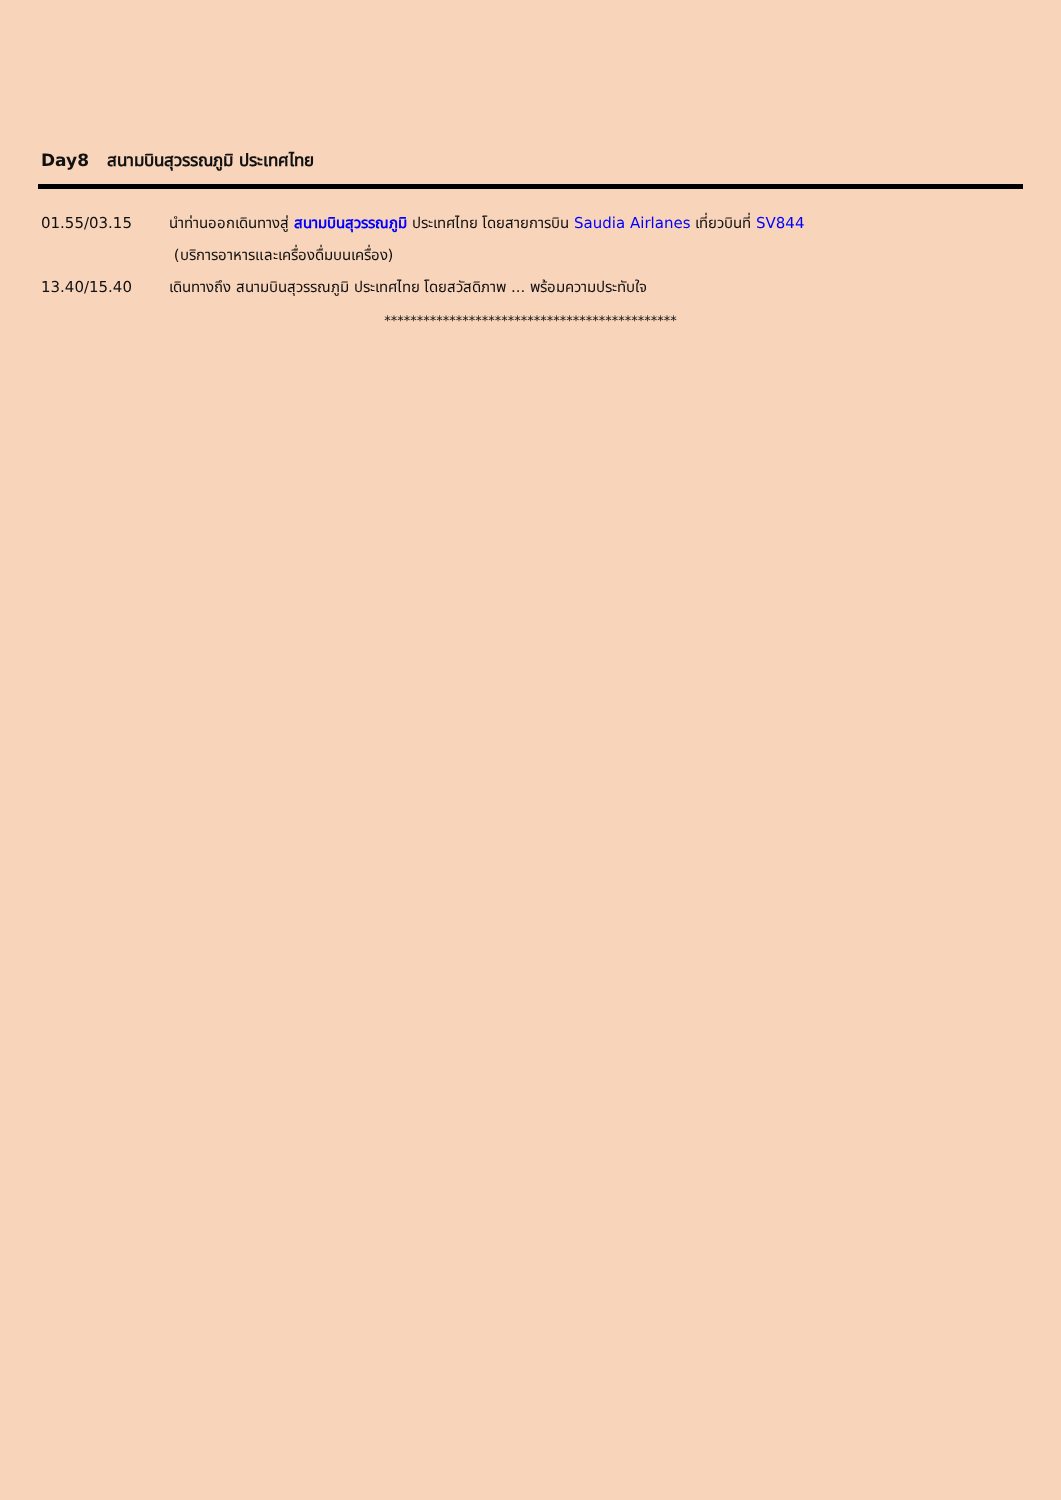Day8 สนามบินสุวรรณภูมิ ประเทศไทย
01.55/03.15 นำท่านออกเดินทางสู่ สนามบินสุวรรณภูมิ ประเทศไทย โดยสายการบิน Saudia Airlanes เที่ยวบินที่ SV844
(บริการอาหารและเครื่องดื่มบนเครื่อง)
13.40/15.40 เดินทางถึง สนามบินสุวรรณภูมิ ประเทศไทย โดยสวัสดิภาพ ... พร้อมความประทับใจ
*********************************************